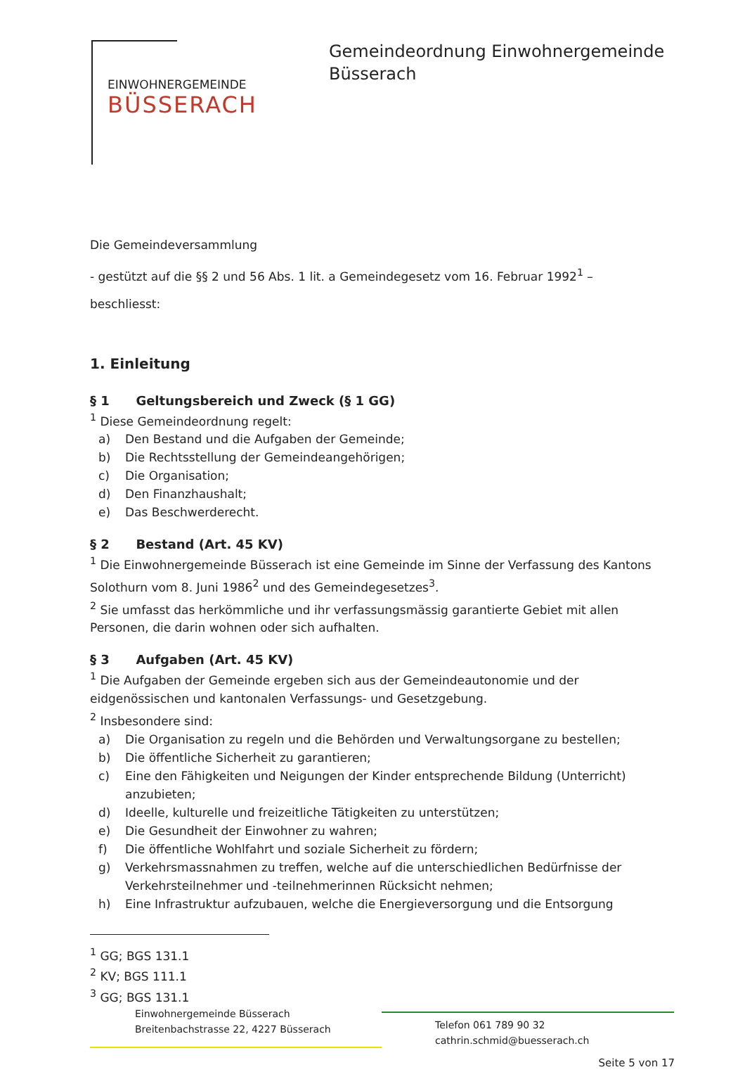EINWOHNERGEMEINDE
BÜSSERACH
Gemeindeordnung Einwohnergemeinde
Büsserach
Die Gemeindeversammlung
- gestützt auf die §§ 2 und 56 Abs. 1 lit. a Gemeindegesetz vom 16. Februar 1992<sup>1</sup> –
beschliesst:
1. Einleitung
§ 1 Geltungsbereich und Zweck (§ 1 GG)
<sup>1</sup> Diese Gemeindeordnung regelt:
a) Den Bestand und die Aufgaben der Gemeinde;
b) Die Rechtsstellung der Gemeindeangehörigen;
c) Die Organisation;
d) Den Finanzhaushalt;
e) Das Beschwerderecht.
§ 2 Bestand (Art. 45 KV)
<sup>1</sup> Die Einwohnergemeinde Büsserach ist eine Gemeinde im Sinne der Verfassung des Kantons Solothurn vom 8. Juni 1986<sup>2</sup> und des Gemeindegesetzes<sup>3</sup>.
<sup>2</sup> Sie umfasst das herkömmliche und ihr verfassungsmässig garantierte Gebiet mit allen Personen, die darin wohnen oder sich aufhalten.
§ 3 Aufgaben (Art. 45 KV)
<sup>1</sup> Die Aufgaben der Gemeinde ergeben sich aus der Gemeindeautonomie und der eidgenössischen und kantonalen Verfassungs- und Gesetzgebung.
<sup>2</sup> Insbesondere sind:
a) Die Organisation zu regeln und die Behörden und Verwaltungsorgane zu bestellen;
b) Die öffentliche Sicherheit zu garantieren;
c) Eine den Fähigkeiten und Neigungen der Kinder entsprechende Bildung (Unterricht) anzubieten;
d) Ideelle, kulturelle und freizeitliche Tätigkeiten zu unterstützen;
e) Die Gesundheit der Einwohner zu wahren;
f) Die öffentliche Wohlfahrt und soziale Sicherheit zu fördern;
g) Verkehrsmassnahmen zu treffen, welche auf die unterschiedlichen Bedürfnisse der Verkehrsteilnehmer und -teilnehmerinnen Rücksicht nehmen;
h) Eine Infrastruktur aufzubauen, welche die Energieversorgung und die Entsorgung
<sup>1</sup> GG; BGS 131.1
<sup>2</sup> KV; BGS 111.1
<sup>3</sup> GG; BGS 131.1
Einwohnergemeinde Büsserach
Breitenbachstrasse 22, 4227 Büsserach
Telefon 061 789 90 32
cathrin.schmid@buesserach.ch
Seite 5 von 17